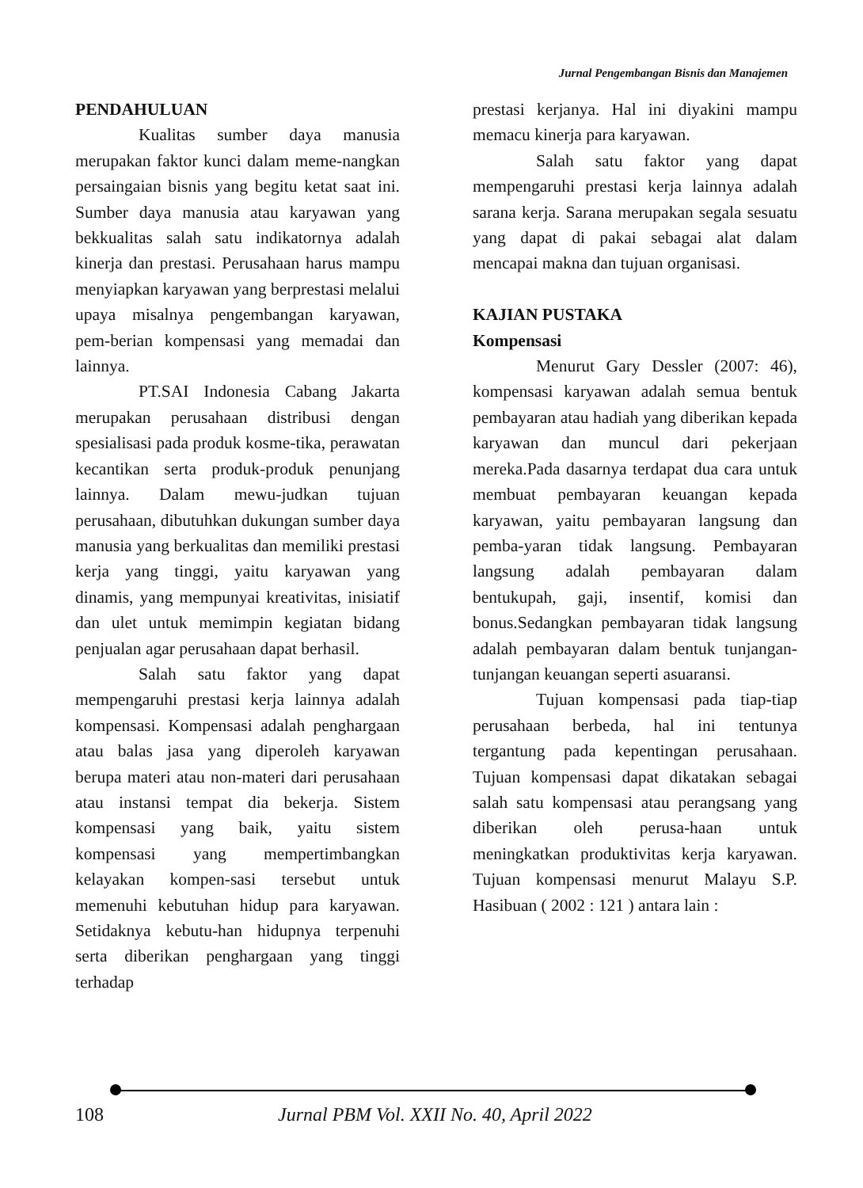Jurnal Pengembangan Bisnis dan Manajemen
PENDAHULUAN
Kualitas sumber daya manusia merupakan faktor kunci dalam meme-nangkan persaingaian bisnis yang begitu ketat saat ini. Sumber daya manusia atau karyawan yang bekkualitas salah satu indikatornya adalah kinerja dan prestasi. Perusahaan harus mampu menyiapkan karyawan yang berprestasi melalui upaya misalnya pengembangan karyawan, pem-berian kompensasi yang memadai dan lainnya.
PT.SAI Indonesia Cabang Jakarta merupakan perusahaan distribusi dengan spesialisasi pada produk kosme-tika, perawatan kecantikan serta produk-produk penunjang lainnya. Dalam mewu-judkan tujuan perusahaan, dibutuhkan dukungan sumber daya manusia yang berkualitas dan memiliki prestasi kerja yang tinggi, yaitu karyawan yang dinamis, yang mempunyai kreativitas, inisiatif dan ulet untuk memimpin kegiatan bidang penjualan agar perusahaan dapat berhasil.
Salah satu faktor yang dapat mempengaruhi prestasi kerja lainnya adalah kompensasi. Kompensasi adalah penghargaan atau balas jasa yang diperoleh karyawan berupa materi atau non-materi dari perusahaan atau instansi tempat dia bekerja. Sistem kompensasi yang baik, yaitu sistem kompensasi yang mempertimbangkan kelayakan kompen-sasi tersebut untuk memenuhi kebutuhan hidup para karyawan. Setidaknya kebutu-han hidupnya terpenuhi serta diberikan penghargaan yang tinggi terhadap
prestasi kerjanya. Hal ini diyakini mampu memacu kinerja para karyawan.
Salah satu faktor yang dapat mempengaruhi prestasi kerja lainnya adalah sarana kerja. Sarana merupakan segala sesuatu yang dapat di pakai sebagai alat dalam mencapai makna dan tujuan organisasi.
KAJIAN PUSTAKA
Kompensasi
Menurut Gary Dessler (2007: 46), kompensasi karyawan adalah semua bentuk pembayaran atau hadiah yang diberikan kepada karyawan dan muncul dari pekerjaan mereka.Pada dasarnya terdapat dua cara untuk membuat pembayaran keuangan kepada karyawan, yaitu pembayaran langsung dan pemba-yaran tidak langsung. Pembayaran langsung adalah pembayaran dalam bentukupah, gaji, insentif, komisi dan bonus.Sedangkan pembayaran tidak langsung adalah pembayaran dalam bentuk tunjangan-tunjangan keuangan seperti asuaransi.
Tujuan kompensasi pada tiap-tiap perusahaan berbeda, hal ini tentunya tergantung pada kepentingan perusahaan. Tujuan kompensasi dapat dikatakan sebagai salah satu kompensasi atau perangsang yang diberikan oleh perusa-haan untuk meningkatkan produktivitas kerja karyawan. Tujuan kompensasi menurut Malayu S.P. Hasibuan ( 2002 : 121 ) antara lain :
108 Jurnal PBM Vol. XXII No. 40, April 2022